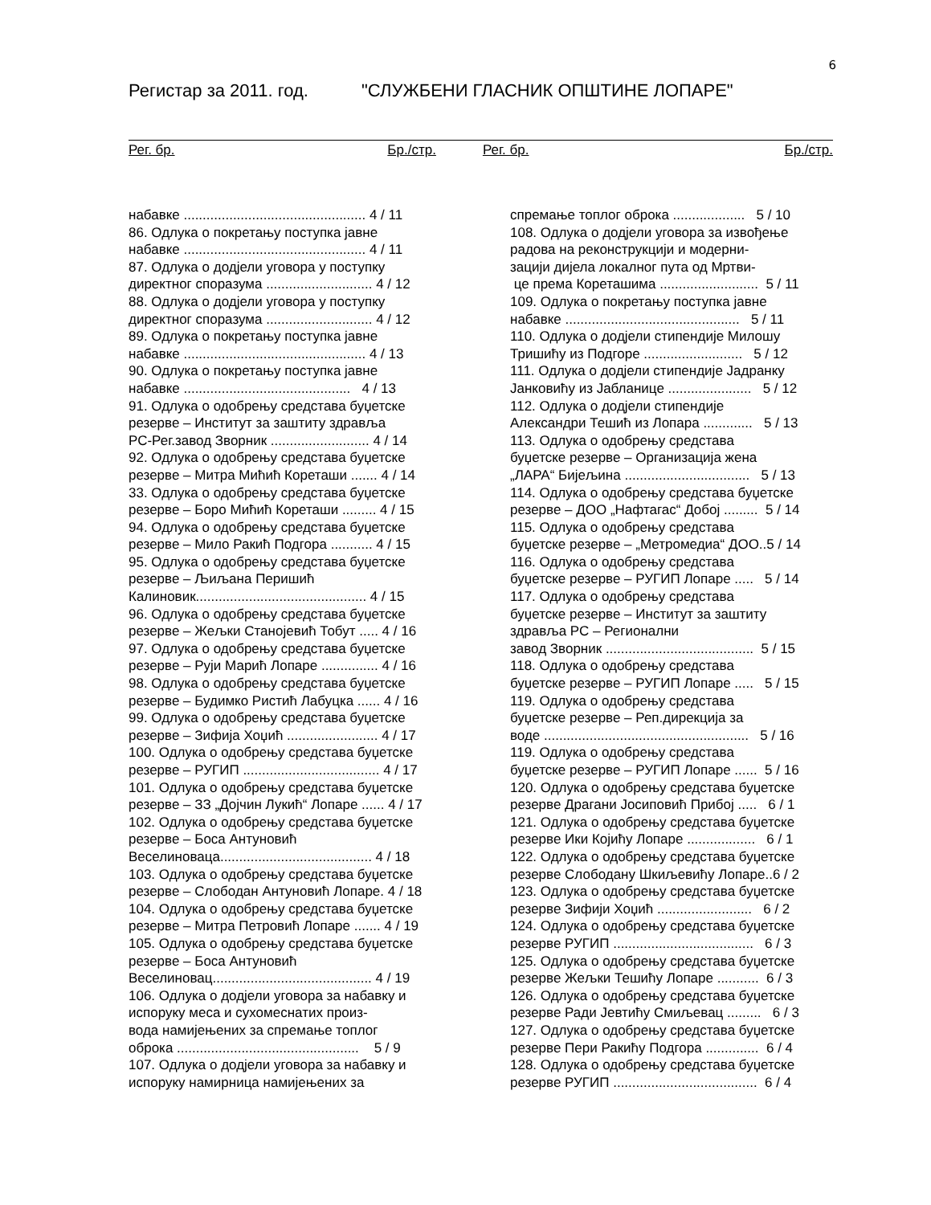6
Регистар за 2011. год. "СЛУЖБЕНИ ГЛАСНИК ОПШТИНЕ ЛОПАРЕ"
Рег. бр. Бр./стр. Рег. бр. Бр./стр.
набавке ................................................ 4 / 11
86. Одлука о покретању поступка јавне
набавке ................................................ 4 / 11
87. Одлука о додјели уговора у поступку
директног споразума ............................ 4 / 12
88. Одлука о додјели уговора у поступку
директног споразума ............................ 4 / 12
89. Одлука о покретању поступка јавне
набавке ................................................ 4 / 13
90. Одлука о покретању поступка јавне
набавке ............................................ 4 / 13
91. Одлука о одобрењу средстава буџетске
резерве – Институт за заштиту здравља
РС-Рег.завод Зворник .......................... 4 / 14
92. Одлука о одобрењу средстава буџетске
резерве – Митра Мићић Кореташи ....... 4 / 14
33. Одлука о одобрењу средстава буџетске
резерве – Боро Мићић Кореташи ......... 4 / 15
94. Одлука о одобрењу средстава буџетске
резерве – Мило Ракић Подгора ........... 4 / 15
95. Одлука о одобрењу средстава буџетске
резерве – Љиљана Перишић
Калиновик............................................. 4 / 15
96. Одлука о одобрењу средстава буџетске
резерве – Жељки Станојевић Тобут ..... 4 / 16
97. Одлука о одобрењу средстава буџетске
резерве – Руји Марић Лопаре ............... 4 / 16
98. Одлука о одобрењу средстава буџетске
резерве – Будимко Ристић Лабуцка ...... 4 / 16
99. Одлука о одобрењу средстава буџетске
резерве – Зифија Хоџић ........................ 4 / 17
100. Одлука о одобрењу средстава буџетске
резерве – РУГИП .................................... 4 / 17
101. Одлука о одобрењу средстава буџетске
резерве – ЗЗ „Дојчин Лукић“ Лопаре ...... 4 / 17
102. Одлука о одобрењу средстава буџетске
резерве – Боса Антуновић
Веселиноваца........................................ 4 / 18
103. Одлука о одобрењу средстава буџетске
резерве – Слободан Антуновић Лопаре. 4 / 18
104. Одлука о одобрењу средстава буџетске
резерве – Митра Петровић Лопаре ....... 4 / 19
105. Одлука о одобрењу средстава буџетске
резерве – Боса Антуновић
Веселиновац.......................................... 4 / 19
106. Одлука о додјели уговора за набавку и
испоруку меса и сухомеснатих произ-
вода намијењених за спремање топлог
оброка ................................................ 5 / 9
107. Одлука о додјели уговора за набавку и
испоруку намирница намијењених за
спремање топлог оброка ................... 5 / 10
108. Одлука о додјели уговора за извођење
радова на реконструкцији и модерни-
зацији дијела локалног пута од Мртви-
це према Кореташима .......................... 5 / 11
109. Одлука о покретању поступка јавне
набавке .............................................. 5 / 11
110. Одлука о додјели стипендије Милошу
Тришићу из Подгоре .......................... 5 / 12
111. Одлука о додјели стипендије Јадранку
Јанковићу из Јабланице ...................... 5 / 12
112. Одлука о додјели стипендије
Александри Тешић из Лопара ............. 5 / 13
113. Одлука о одобрењу средстава
буџетске резерве – Организација жена
„ЛАРА“ Бијељина ................................. 5 / 13
114. Одлука о одобрењу средстава буџетске
резерве – ДОО „Нафтагас“ Добој ......... 5 / 14
115. Одлука о одобрењу средстава
буџетске резерве – „Метромедиа“ ДОО..5 / 14
116. Одлука о одобрењу средстава
буџетске резерве – РУГИП Лопаре ..... 5 / 14
117. Одлука о одобрењу средстава
буџетске резерве – Институт за заштиту
здравља РС – Регионални
завод Зворник ....................................... 5 / 15
118. Одлука о одобрењу средстава
буџетске резерве – РУГИП Лопаре ..... 5 / 15
119. Одлука о одобрењу средстава
буџетске резерве – Реп.дирекција за
воде ...................................................... 5 / 16
119. Одлука о одобрењу средстава
буџетске резерве – РУГИП Лопаре ...... 5 / 16
120. Одлука о одобрењу средстава буџетске
резерве Драгани Јосиповић Прибој ..... 6 / 1
121. Одлука о одобрењу средстава буџетске
резерве Ики Којићу Лопаре .................. 6 / 1
122. Одлука о одобрењу средстава буџетске
резерве Слободану Шкиљевићу Лопаре..6 / 2
123. Одлука о одобрењу средстава буџетске
резерве Зифији Хоџић ......................... 6 / 2
124. Одлука о одобрењу средстава буџетске
резерве РУГИП ..................................... 6 / 3
125. Одлука о одобрењу средстава буџетске
резерве Жељки Тешићу Лопаре ........... 6 / 3
126. Одлука о одобрењу средстава буџетске
резерве Ради Јевтићу Смиљевац ......... 6 / 3
127. Одлука о одобрењу средстава буџетске
резерве Пери Ракићу Подгора .............. 6 / 4
128. Одлука о одобрењу средстава буџетске
резерве РУГИП ...................................... 6 / 4